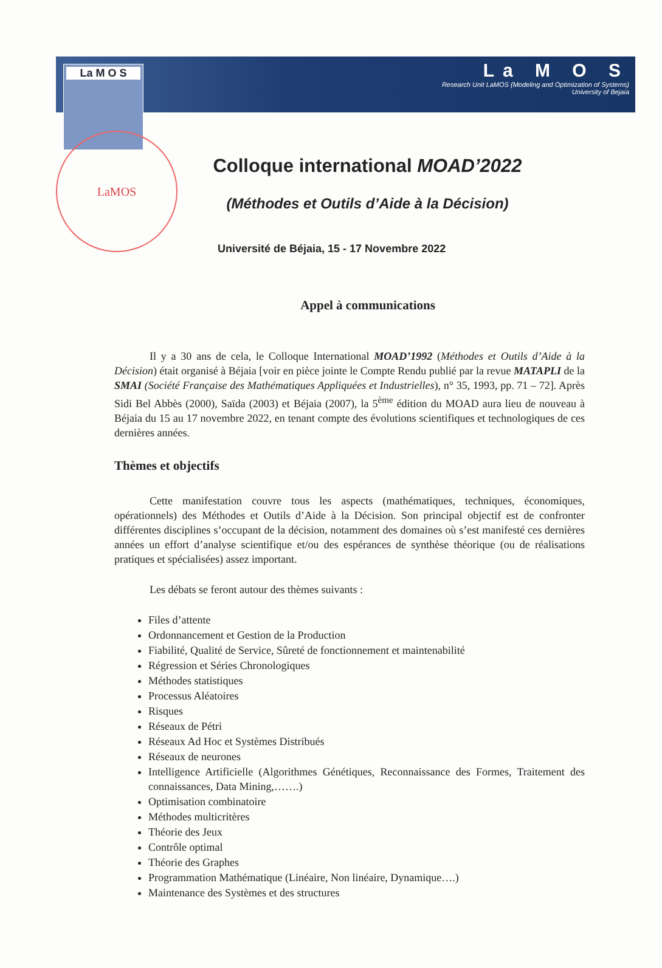La M O S
La M O S
Research Unit LaMOS (Modeling and Optimization of Systems)
University of Bejaia
LaMOS
Colloque international MOAD’2022
(Méthodes et Outils d’Aide à la Décision)
Université de Béjaia, 15 - 17 Novembre 2022
Appel à communications
Il y a 30 ans de cela, le Colloque International MOAD’1992 (Méthodes et Outils d’Aide à la Décision) était organisé à Béjaia [voir en pièce jointe le Compte Rendu publié par la revue MATAPLI de la SMAI (Société Française des Mathématiques Appliquées et Industrielles), n° 35, 1993, pp. 71 – 72]. Après Sidi Bel Abbès (2000), Saïda (2003) et Béjaia (2007), la 5<sup>ème</sup> édition du MOAD aura lieu de nouveau à Béjaia du 15 au 17 novembre 2022, en tenant compte des évolutions scientifiques et technologiques de ces dernières années.
Thèmes et objectifs
Cette manifestation couvre tous les aspects (mathématiques, techniques, économiques, opérationnels) des Méthodes et Outils d’Aide à la Décision. Son principal objectif est de confronter différentes disciplines s’occupant de la décision, notamment des domaines où s’est manifesté ces dernières années un effort d’analyse scientifique et/ou des espérances de synthèse théorique (ou de réalisations pratiques et spécialisées) assez important.
Les débats se feront autour des thèmes suivants :
Files d’attente
Ordonnancement et Gestion de la Production
Fiabilité, Qualité de Service, Sûreté de fonctionnement et maintenabilité
Régression et Séries Chronologiques
Méthodes statistiques
Processus Aléatoires
Risques
Réseaux de Pétri
Réseaux Ad Hoc et Systèmes Distribués
Réseaux de neurones
Intelligence Artificielle (Algorithmes Génétiques, Reconnaissance des Formes, Traitement des connaissances, Data Mining,…….)
Optimisation combinatoire
Méthodes multicritères
Théorie des Jeux
Contrôle optimal
Théorie des Graphes
Programmation Mathématique (Linéaire, Non linéaire, Dynamique….)
Maintenance des Systèmes et des structures